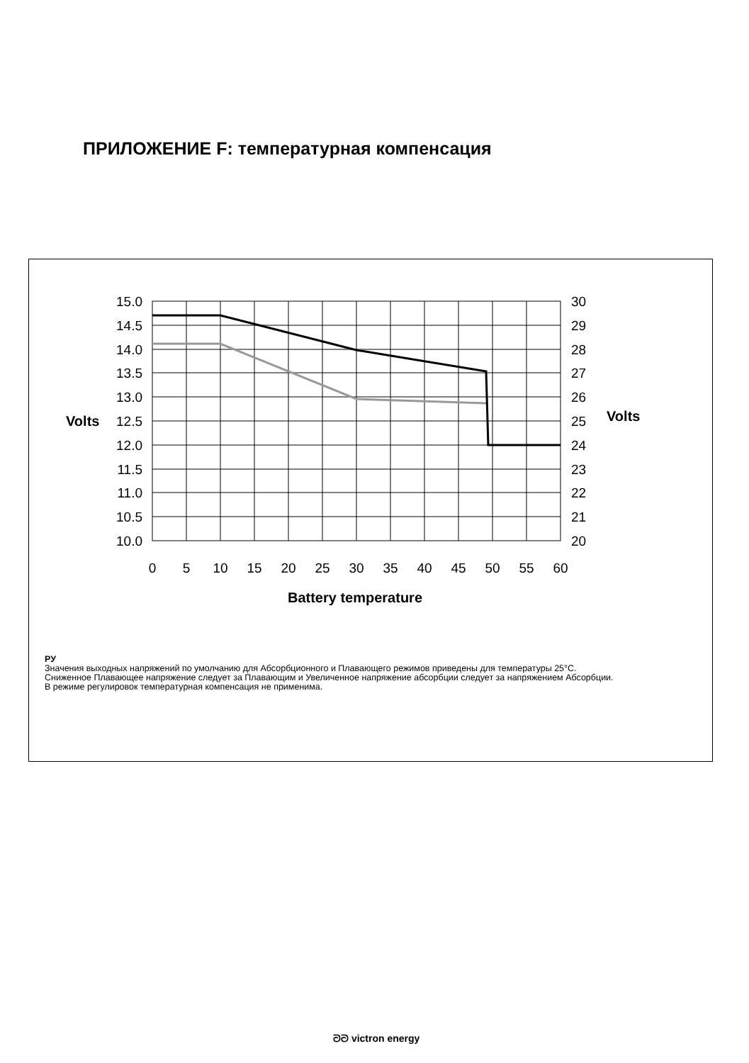ПРИЛОЖЕНИЕ F: температурная компенсация
15.0
14.5
14.0
13.5
13.0
12.5
12.0
11.5
11.0
10.5
10.0
Volts
30
29
28
27
26
25
24
23
22
21
20
Volts
0
5
10
15
20
25
30
35
40
45
50
55
60
Battery temperature
РУ
Значения выходных напряжений по умолчанию для Абсорбционного и Плавающего режимов приведены для температуры 25°C.
Сниженное Плавающее напряжение следует за Плавающим и Увеличенное напряжение абсорбции следует за напряжением Абсорбции.
В режиме регулировок температурная компенсация не применима.
ᘐᘐ victron energy